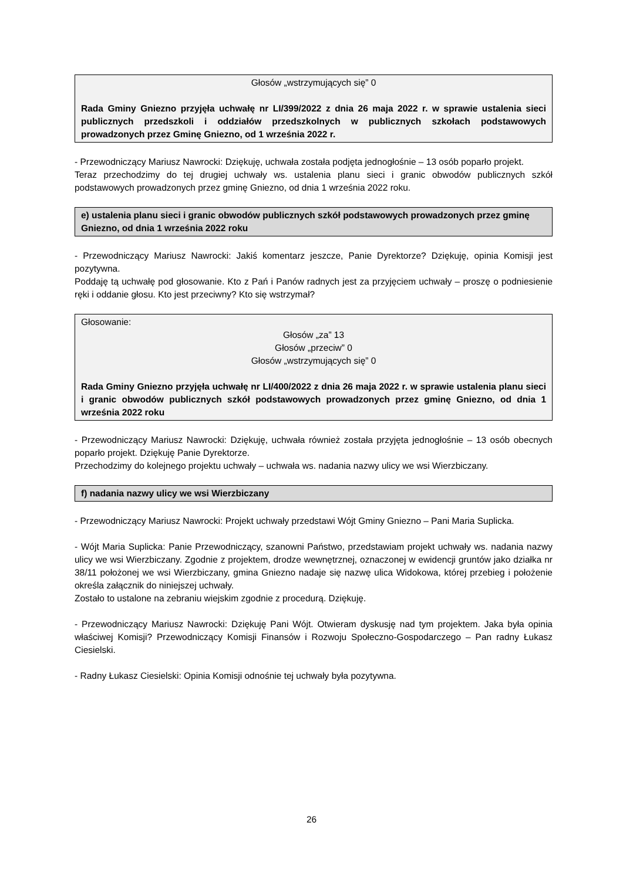Głosów „wstrzymujących się” 0
Rada Gminy Gniezno przyjęła uchwałę nr LI/399/2022 z dnia 26 maja 2022 r. w sprawie ustalenia sieci publicznych przedszkoli i oddziałów przedszkolnych w publicznych szkołach podstawowych prowadzonych przez Gminę Gniezno, od 1 września 2022 r.
- Przewodniczący Mariusz Nawrocki: Dziękuję, uchwała została podjęta jednogłośnie – 13 osób poparło projekt.
Teraz przechodzimy do tej drugiej uchwały ws. ustalenia planu sieci i granic obwodów publicznych szkół podstawowych prowadzonych przez gminę Gniezno, od dnia 1 września 2022 roku.
e) ustalenia planu sieci i granic obwodów publicznych szkół podstawowych prowadzonych przez gminę Gniezno, od dnia 1 września 2022 roku
- Przewodniczący Mariusz Nawrocki: Jakiś komentarz jeszcze, Panie Dyrektorze? Dziękuję, opinia Komisji jest pozytywna.
Poddaję tą uchwałę pod głosowanie. Kto z Pań i Panów radnych jest za przyjęciem uchwały – proszę o podniesienie ręki i oddanie głosu. Kto jest przeciwny? Kto się wstrzymał?
Głosowanie:
Głosów „za” 13
Głosów „przeciw” 0
Głosów „wstrzymujących się” 0
Rada Gminy Gniezno przyjęła uchwałę nr LI/400/2022 z dnia 26 maja 2022 r. w sprawie ustalenia planu sieci i granic obwodów publicznych szkół podstawowych prowadzonych przez gminę Gniezno, od dnia 1 września 2022 roku
- Przewodniczący Mariusz Nawrocki: Dziękuję, uchwała również została przyjęta jednogłośnie – 13 osób obecnych poparło projekt. Dziękuję Panie Dyrektorze.
Przechodzimy do kolejnego projektu uchwały – uchwała ws. nadania nazwy ulicy we wsi Wierzbiczany.
f) nadania nazwy ulicy we wsi Wierzbiczany
- Przewodniczący Mariusz Nawrocki: Projekt uchwały przedstawi Wójt Gminy Gniezno – Pani Maria Suplicka.
- Wójt Maria Suplicka: Panie Przewodniczący, szanowni Państwo, przedstawiam projekt uchwały ws. nadania nazwy ulicy we wsi Wierzbiczany. Zgodnie z projektem, drodze wewnętrznej, oznaczonej w ewidencji gruntów jako działka nr 38/11 położonej we wsi Wierzbiczany, gmina Gniezno nadaje się nazwę ulica Widokowa, której przebieg i położenie określa załącznik do niniejszej uchwały.
Zostało to ustalone na zebraniu wiejskim zgodnie z procedurą. Dziękuję.
- Przewodniczący Mariusz Nawrocki: Dziękuję Pani Wójt. Otwieram dyskusję nad tym projektem. Jaka była opinia właściwej Komisji? Przewodniczący Komisji Finansów i Rozwoju Społeczno-Gospodarczego – Pan radny Łukasz Ciesielski.
- Radny Łukasz Ciesielski: Opinia Komisji odnośnie tej uchwały była pozytywna.
26